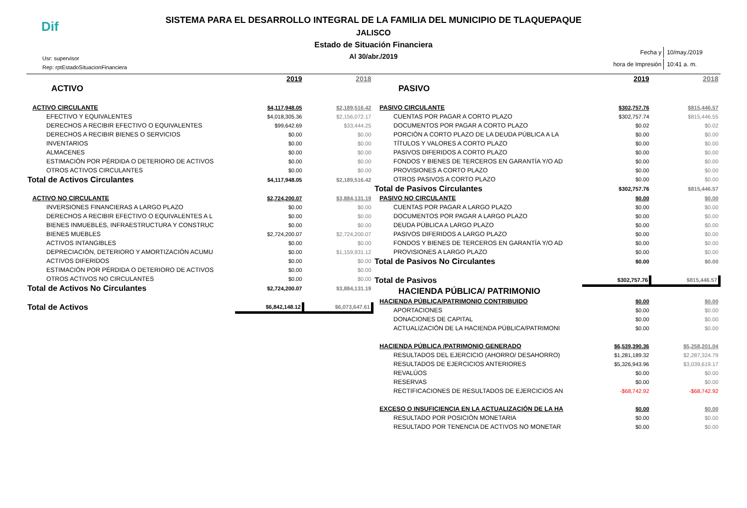Dif
SISTEMA PARA EL DESARROLLO INTEGRAL DE LA FAMILIA DEL MUNICIPIO DE TLAQUEPAQUE
JALISCO
Estado de Situación Financiera
Al 30/abr./2019
Usr: supervisor
Rep: rptEstadoSituacionFinanciera
| Fecha y | 10/may./2019 |
| hora de Impresión | 10:41 a. m. |
| | 2019 | 2018 |
| ACTIVO | | |
| ACTIVO CIRCULANTE | $4,117,948.05 | $2,189,516.42 |
| EFECTIVO Y EQUIVALENTES | $4,018,305.36 | $2,156,072.17 |
| DERECHOS A RECIBIR EFECTIVO O EQUIVALENTES | $99,642.69 | $33,444.25 |
| DERECHOS A RECIBIR BIENES O SERVICIOS | $0.00 | $0.00 |
| INVENTARIOS | $0.00 | $0.00 |
| ALMACENES | $0.00 | $0.00 |
| ESTIMACIÓN POR PÉRDIDA O DETERIORO DE ACTIVOS | $0.00 | $0.00 |
| OTROS ACTIVOS CIRCULANTES | $0.00 | $0.00 |
| Total de Activos Circulantes | $4,117,948.05 | $2,189,516.42 |
| ACTIVO NO CIRCULANTE | $2,724,200.07 | $3,884,131.19 |
| INVERSIONES FINANCIERAS A LARGO PLAZO | $0.00 | $0.00 |
| DERECHOS A RECIBIR EFECTIVO O EQUIVALENTES A L | $0.00 | $0.00 |
| BIENES INMUEBLES, INFRAESTRUCTURA Y CONSTRUC | $0.00 | $0.00 |
| BIENES MUEBLES | $2,724,200.07 | $2,724,200.07 |
| ACTIVOS INTANGIBLES | $0.00 | $0.00 |
| DEPRECIACIÓN, DETERIORO Y AMORTIZACIÓN ACUMU | $0.00 | $1,159,931.12 |
| ACTIVOS DIFERIDOS | $0.00 | $0.00 |
| ESTIMACIÓN POR PÉRDIDA O DETERIORO DE ACTIVOS | $0.00 | $0.00 |
| OTROS ACTIVOS NO CIRCULANTES | $0.00 | $0.00 |
| Total de Activos No Circulantes | $2,724,200.07 | $3,884,131.19 |
| Total de Activos | $6,842,148.12 | $6,073,647.61 |
| | 2019 | 2018 |
| PASIVO | | |
| PASIVO CIRCULANTE | $302,757.76 | $815,446.57 |
| CUENTAS POR PAGAR A CORTO PLAZO | $302,757.74 | $815,446.55 |
| DOCUMENTOS POR PAGAR A CORTO PLAZO | $0.02 | $0.02 |
| PORCIÓN A CORTO PLAZO DE LA DEUDA PÚBLICA A LA | $0.00 | $0.00 |
| TÍTULOS Y VALORES A CORTO PLAZO | $0.00 | $0.00 |
| PASIVOS DIFERIDOS A CORTO PLAZO | $0.00 | $0.00 |
| FONDOS Y BIENES DE TERCEROS EN GARANTÍA Y/O AD | $0.00 | $0.00 |
| PROVISIONES A CORTO PLAZO | $0.00 | $0.00 |
| OTROS PASIVOS A CORTO PLAZO | $0.00 | $0.00 |
| Total de Pasivos Circulantes | $302,757.76 | $815,446.57 |
| PASIVO NO CIRCULANTE | $0.00 | $0.00 |
| CUENTAS POR PAGAR A LARGO PLAZO | $0.00 | $0.00 |
| DOCUMENTOS POR PAGAR A LARGO PLAZO | $0.00 | $0.00 |
| DEUDA PÚBLICA A LARGO PLAZO | $0.00 | $0.00 |
| PASIVOS DIFERIDOS A LARGO PLAZO | $0.00 | $0.00 |
| FONDOS Y BIENES DE TERCEROS EN GARANTÍA Y/O AD | $0.00 | $0.00 |
| PROVISIONES A LARGO PLAZO | $0.00 | $0.00 |
| Total de Pasivos No Circulantes | $0.00 | $0.00 |
| Total de Pasivos | $302,757.76 | $815,446.57 |
| HACIENDA PÚBLICA/ PATRIMONIO | | |
| HACIENDA PÚBLICA/PATRIMONIO CONTRIBUIDO | $0.00 | $0.00 |
| APORTACIONES | $0.00 | $0.00 |
| DONACIONES DE CAPITAL | $0.00 | $0.00 |
| ACTUALIZACIÓN DE LA HACIENDA PÚBLICA/PATRIMONI | $0.00 | $0.00 |
| HACIENDA PÚBLICA /PATRIMONIO GENERADO | $6,539,390.36 | $5,258,201.04 |
| RESULTADOS DEL EJERCICIO (AHORRO/ DESAHORRO) | $1,281,189.32 | $2,287,324.79 |
| RESULTADOS DE EJERCICIOS ANTERIORES | $5,326,943.96 | $3,039,619.17 |
| REVALÚOS | $0.00 | $0.00 |
| RESERVAS | $0.00 | $0.00 |
| RECTIFICACIONES DE RESULTADOS DE EJERCICIOS AN | -$68,742.92 | -$68,742.92 |
| EXCESO O INSUFICIENCIA EN LA ACTUALIZACIÓN DE LA HA | $0.00 | $0.00 |
| RESULTADO POR POSICIÓN MONETARIA | $0.00 | $0.00 |
| RESULTADO POR TENENCIA DE ACTIVOS NO MONETAR | $0.00 | $0.00 |